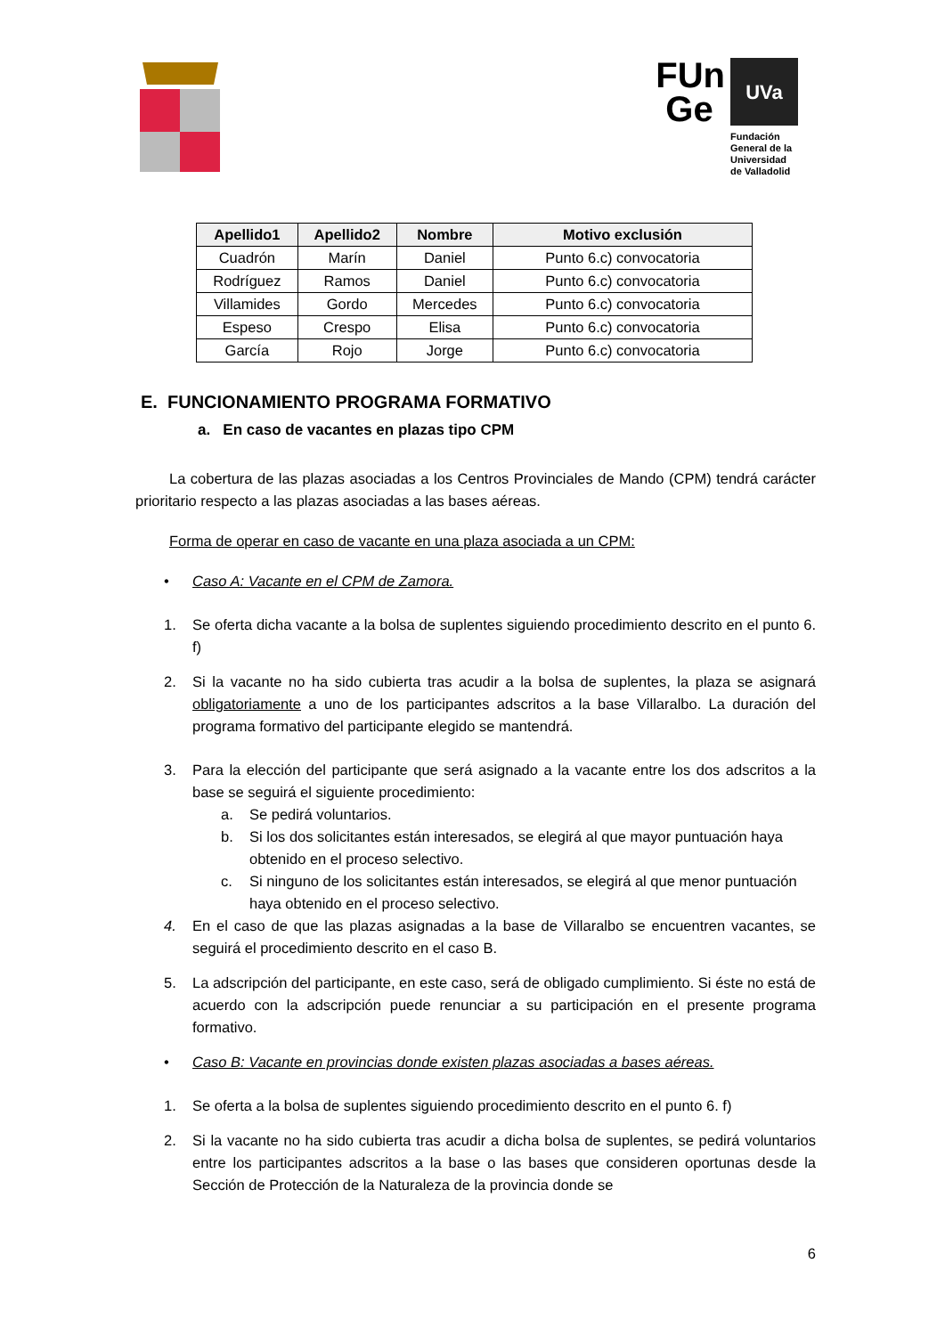FUn
Ge
UVa
Fundación
General de la
Universidad
de Valladolid
| Apellido1 | Apellido2 | Nombre | Motivo exclusión |
| --- | --- | --- | --- |
| Cuadrón | Marín | Daniel | Punto 6.c) convocatoria |
| Rodríguez | Ramos | Daniel | Punto 6.c) convocatoria |
| Villamides | Gordo | Mercedes | Punto 6.c) convocatoria |
| Espeso | Crespo | Elisa | Punto 6.c) convocatoria |
| García | Rojo | Jorge | Punto 6.c) convocatoria |
E. FUNCIONAMIENTO PROGRAMA FORMATIVO
a. En caso de vacantes en plazas tipo CPM
La cobertura de las plazas asociadas a los Centros Provinciales de Mando (CPM) tendrá carácter prioritario respecto a las plazas asociadas a las bases aéreas.
Forma de operar en caso de vacante en una plaza asociada a un CPM:
• Caso A: Vacante en el CPM de Zamora.
1. Se oferta dicha vacante a la bolsa de suplentes siguiendo procedimiento descrito en el punto 6. f)
2. Si la vacante no ha sido cubierta tras acudir a la bolsa de suplentes, la plaza se asignará obligatoriamente a uno de los participantes adscritos a la base Villaralbo. La duración del programa formativo del participante elegido se mantendrá.
3. Para la elección del participante que será asignado a la vacante entre los dos adscritos a la base se seguirá el siguiente procedimiento:
a. Se pedirá voluntarios.
b. Si los dos solicitantes están interesados, se elegirá al que mayor puntuación haya obtenido en el proceso selectivo.
c. Si ninguno de los solicitantes están interesados, se elegirá al que menor puntuación haya obtenido en el proceso selectivo.
4. En el caso de que las plazas asignadas a la base de Villaralbo se encuentren vacantes, se seguirá el procedimiento descrito en el caso B.
5. La adscripción del participante, en este caso, será de obligado cumplimiento. Si éste no está de acuerdo con la adscripción puede renunciar a su participación en el presente programa formativo.
• Caso B: Vacante en provincias donde existen plazas asociadas a bases aéreas.
1. Se oferta a la bolsa de suplentes siguiendo procedimiento descrito en el punto 6. f)
2. Si la vacante no ha sido cubierta tras acudir a dicha bolsa de suplentes, se pedirá voluntarios entre los participantes adscritos a la base o las bases que consideren oportunas desde la Sección de Protección de la Naturaleza de la provincia donde se
6